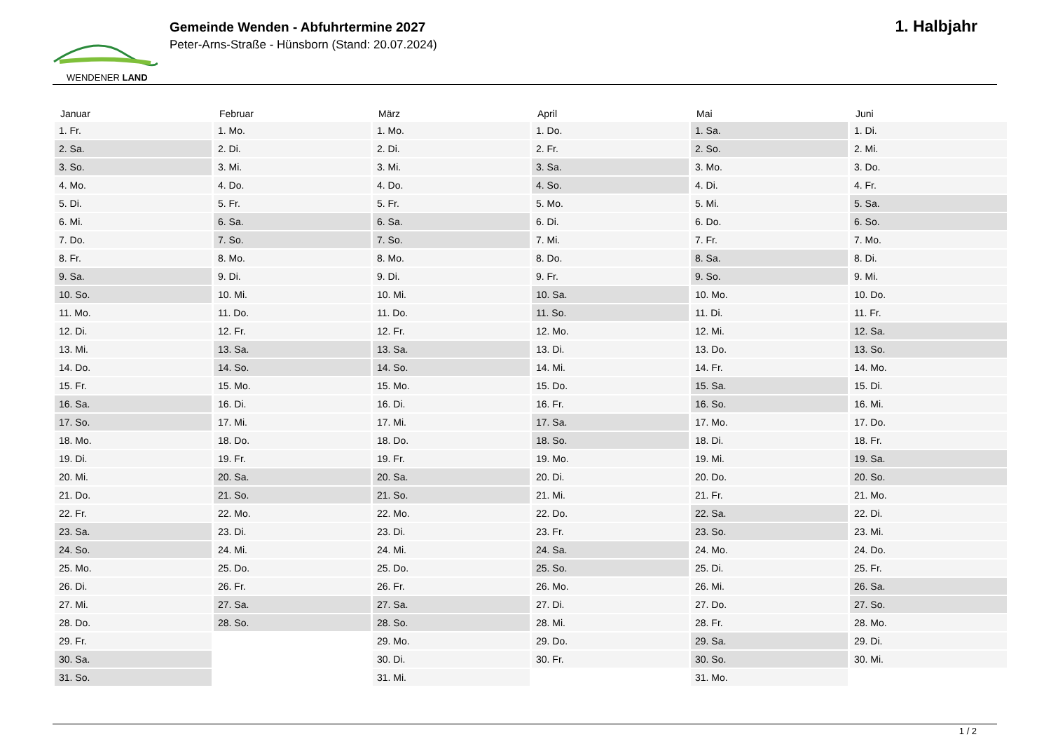WENDENER LAND
Gemeinde Wenden - Abfuhrtermine 2027
Peter-Arns-Straße - Hünsborn (Stand: 20.07.2024)
1. Halbjahr
| Januar | Februar | März | April | Mai | Juni |
| --- | --- | --- | --- | --- | --- |
| 1. Fr. | 1. Mo. | 1. Mo. | 1. Do. | 1. Sa. | 1. Di. |
| 2. Sa. | 2. Di. | 2. Di. | 2. Fr. | 2. So. | 2. Mi. |
| 3. So. | 3. Mi. | 3. Mi. | 3. Sa. | 3. Mo. | 3. Do. |
| 4. Mo. | 4. Do. | 4. Do. | 4. So. | 4. Di. | 4. Fr. |
| 5. Di. | 5. Fr. | 5. Fr. | 5. Mo. | 5. Mi. | 5. Sa. |
| 6. Mi. | 6. Sa. | 6. Sa. | 6. Di. | 6. Do. | 6. So. |
| 7. Do. | 7. So. | 7. So. | 7. Mi. | 7. Fr. | 7. Mo. |
| 8. Fr. | 8. Mo. | 8. Mo. | 8. Do. | 8. Sa. | 8. Di. |
| 9. Sa. | 9. Di. | 9. Di. | 9. Fr. | 9. So. | 9. Mi. |
| 10. So. | 10. Mi. | 10. Mi. | 10. Sa. | 10. Mo. | 10. Do. |
| 11. Mo. | 11. Do. | 11. Do. | 11. So. | 11. Di. | 11. Fr. |
| 12. Di. | 12. Fr. | 12. Fr. | 12. Mo. | 12. Mi. | 12. Sa. |
| 13. Mi. | 13. Sa. | 13. Sa. | 13. Di. | 13. Do. | 13. So. |
| 14. Do. | 14. So. | 14. So. | 14. Mi. | 14. Fr. | 14. Mo. |
| 15. Fr. | 15. Mo. | 15. Mo. | 15. Do. | 15. Sa. | 15. Di. |
| 16. Sa. | 16. Di. | 16. Di. | 16. Fr. | 16. So. | 16. Mi. |
| 17. So. | 17. Mi. | 17. Mi. | 17. Sa. | 17. Mo. | 17. Do. |
| 18. Mo. | 18. Do. | 18. Do. | 18. So. | 18. Di. | 18. Fr. |
| 19. Di. | 19. Fr. | 19. Fr. | 19. Mo. | 19. Mi. | 19. Sa. |
| 20. Mi. | 20. Sa. | 20. Sa. | 20. Di. | 20. Do. | 20. So. |
| 21. Do. | 21. So. | 21. So. | 21. Mi. | 21. Fr. | 21. Mo. |
| 22. Fr. | 22. Mo. | 22. Mo. | 22. Do. | 22. Sa. | 22. Di. |
| 23. Sa. | 23. Di. | 23. Di. | 23. Fr. | 23. So. | 23. Mi. |
| 24. So. | 24. Mi. | 24. Mi. | 24. Sa. | 24. Mo. | 24. Do. |
| 25. Mo. | 25. Do. | 25. Do. | 25. So. | 25. Di. | 25. Fr. |
| 26. Di. | 26. Fr. | 26. Fr. | 26. Mo. | 26. Mi. | 26. Sa. |
| 27. Mi. | 27. Sa. | 27. Sa. | 27. Di. | 27. Do. | 27. So. |
| 28. Do. | 28. So. | 28. So. | 28. Mi. | 28. Fr. | 28. Mo. |
| 29. Fr. | | 29. Mo. | 29. Do. | 29. Sa. | 29. Di. |
| 30. Sa. | | 30. Di. | 30. Fr. | 30. So. | 30. Mi. |
| 31. So. | | 31. Mi. | | 31. Mo. | |
1 / 2